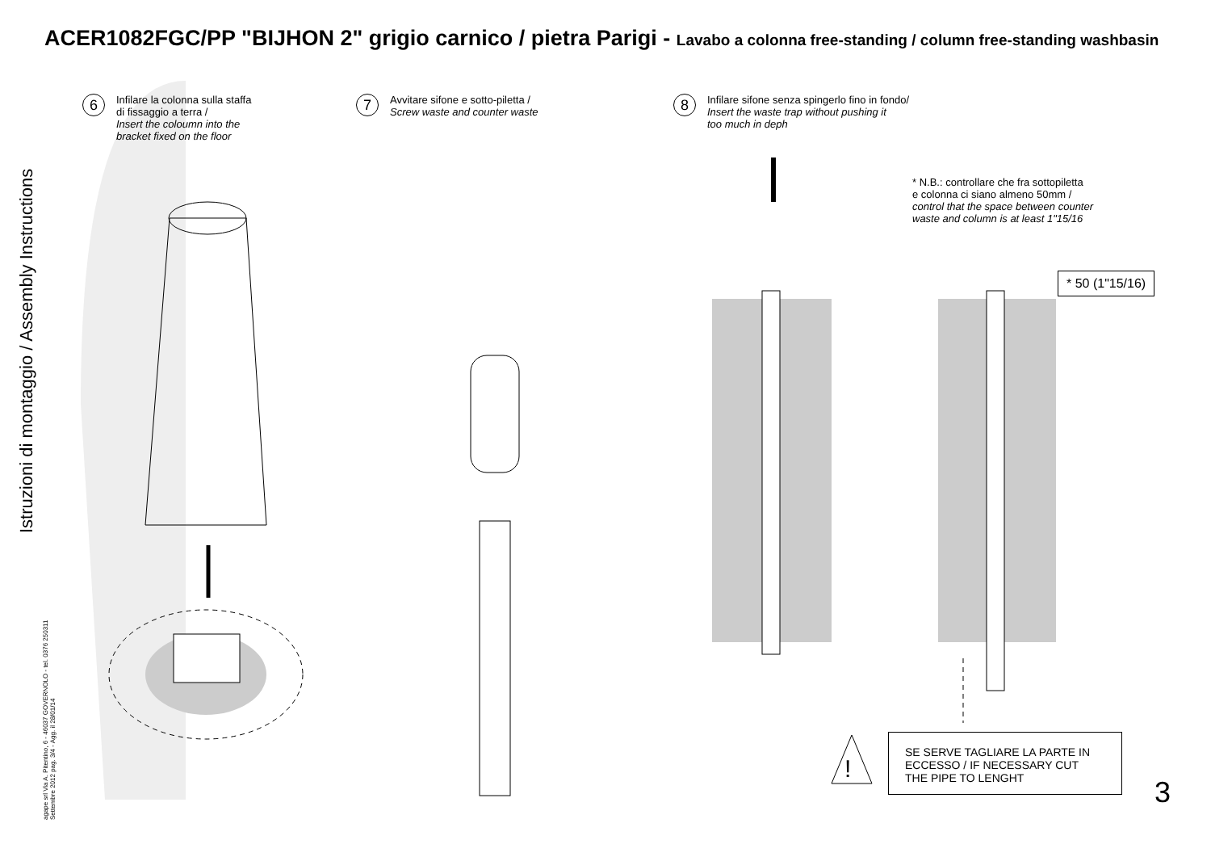ACER1082FGC/PP "BIJHON 2" grigio carnico / pietra Parigi - Lavabo a colonna free-standing / column free-standing washbasin
Istruzioni di montaggio / Assembly Instructions
agape srl Via A. Pitentino, 6 - 46037 GOVERNOLO - tel. 0376 250311
Settembre 2012 pag. 3/4 - Agg. il 28/01/14
6
Infilare la colonna sulla staffa
di fissaggio a terra /
Insert the coloumn into the
bracket fixed on the floor
7
Avvitare sifone e sotto-piletta /
Screw waste and counter waste
8
Infilare sifone senza spingerlo fino in fondo/
Insert the waste trap without pushing it
too much in deph
* N.B.: controllare che fra sottopiletta
e colonna ci siano almeno 50mm /
control that the space between counter
waste and column is at least 1"15/16
* 50 (1"15/16)
SE SERVE TAGLIARE LA PARTE IN
ECCESSO / IF NECESSARY CUT
THE PIPE TO LENGHT
!
3